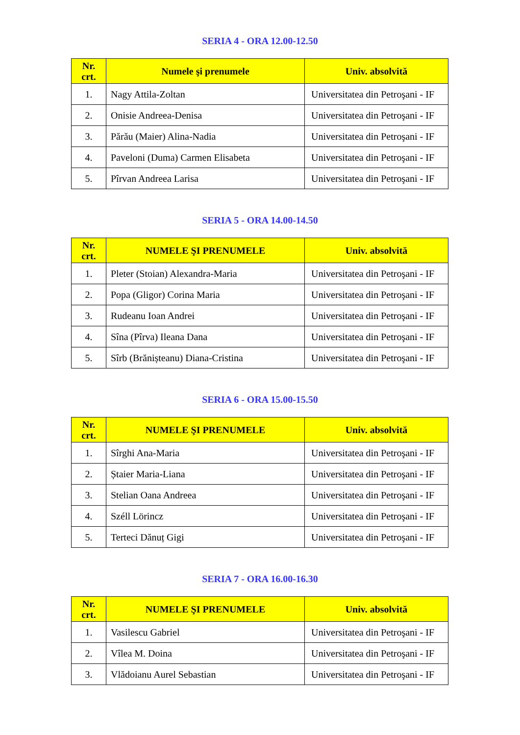SERIA 4 - ORA 12.00-12.50
| Nr. crt. | Numele şi prenumele | Univ. absolvită |
| --- | --- | --- |
| 1. | Nagy Attila-Zoltan | Universitatea din Petroşani - IF |
| 2. | Onisie Andreea-Denisa | Universitatea din Petroşani - IF |
| 3. | Părău (Maier) Alina-Nadia | Universitatea din Petroşani - IF |
| 4. | Paveloni (Duma) Carmen Elisabeta | Universitatea din Petroşani - IF |
| 5. | Pîrvan Andreea Larisa | Universitatea din Petroşani - IF |
SERIA 5 - ORA 14.00-14.50
| Nr. crt. | NUMELE ŞI PRENUMELE | Univ. absolvită |
| --- | --- | --- |
| 1. | Pleter (Stoian) Alexandra-Maria | Universitatea din Petroşani - IF |
| 2. | Popa (Gligor) Corina Maria | Universitatea din Petroşani - IF |
| 3. | Rudeanu Ioan Andrei | Universitatea din Petroşani - IF |
| 4. | Sîna (Pîrva) Ileana Dana | Universitatea din Petroşani - IF |
| 5. | Sîrb (Brănișteanu) Diana-Cristina | Universitatea din Petroşani - IF |
SERIA 6 - ORA 15.00-15.50
| Nr. crt. | NUMELE ŞI PRENUMELE | Univ. absolvită |
| --- | --- | --- |
| 1. | Sîrghi Ana-Maria | Universitatea din Petroşani - IF |
| 2. | Ștaier Maria-Liana | Universitatea din Petroşani - IF |
| 3. | Stelian Oana Andreea | Universitatea din Petroşani - IF |
| 4. | Széll Lörincz | Universitatea din Petroşani - IF |
| 5. | Terteci Dănuț Gigi | Universitatea din Petroşani - IF |
SERIA 7 - ORA 16.00-16.30
| Nr. crt. | NUMELE ŞI PRENUMELE | Univ. absolvită |
| --- | --- | --- |
| 1. | Vasilescu Gabriel | Universitatea din Petroşani - IF |
| 2. | Vîlea M. Doina | Universitatea din Petroşani - IF |
| 3. | Vlădoianu Aurel Sebastian | Universitatea din Petroşani - IF |